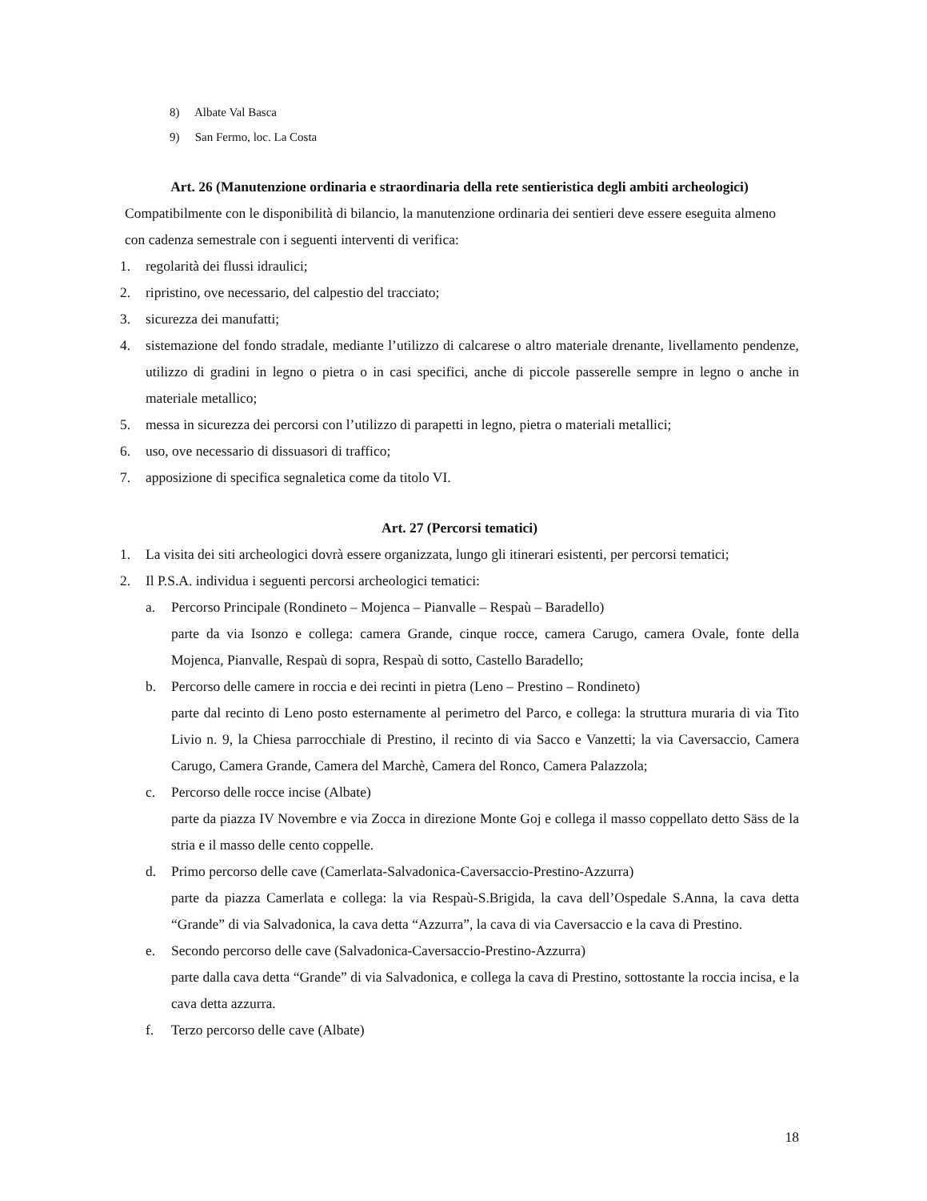8) Albate Val Basca
9) San Fermo, loc. La Costa
Art. 26 (Manutenzione ordinaria e straordinaria della rete sentieristica degli ambiti archeologici)
Compatibilmente con le disponibilità di bilancio, la manutenzione ordinaria dei sentieri deve essere eseguita almeno con cadenza semestrale con i seguenti interventi di verifica:
1. regolarità dei flussi idraulici;
2. ripristino, ove necessario, del calpestio del tracciato;
3. sicurezza dei manufatti;
4. sistemazione del fondo stradale, mediante l’utilizzo di calcarese o altro materiale drenante, livellamento pendenze, utilizzo di gradini in legno o pietra o in casi specifici, anche di piccole passerelle sempre in legno o anche in materiale metallico;
5. messa in sicurezza dei percorsi con l’utilizzo di parapetti in legno, pietra o materiali metallici;
6. uso, ove necessario di dissuasori di traffico;
7. apposizione di specifica segnaletica come da titolo VI.
Art. 27 (Percorsi tematici)
1. La visita dei siti archeologici dovrà essere organizzata, lungo gli itinerari esistenti, per percorsi tematici;
2. Il P.S.A. individua i seguenti percorsi archeologici tematici:
a. Percorso Principale (Rondineto – Mojenca – Pianvalle – Respaù – Baradello)
parte da via Isonzo e collega: camera Grande, cinque rocce, camera Carugo, camera Ovale, fonte della Mojenca, Pianvalle, Respaù di sopra, Respaù di sotto, Castello Baradello;
b. Percorso delle camere in roccia e dei recinti in pietra (Leno – Prestino – Rondineto)
parte dal recinto di Leno posto esternamente al perimetro del Parco, e collega: la struttura muraria di via Tito Livio n. 9, la Chiesa parrocchiale di Prestino, il recinto di via Sacco e Vanzetti; la via Caversaccio, Camera Carugo, Camera Grande, Camera del Marchè, Camera del Ronco, Camera Palazzola;
c. Percorso delle rocce incise (Albate)
parte da piazza IV Novembre e via Zocca in direzione Monte Goj e collega il masso coppellato detto Säss de la stria e il masso delle cento coppelle.
d. Primo percorso delle cave (Camerlata-Salvadonica-Caversaccio-Prestino-Azzurra)
parte da piazza Camerlata e collega: la via Respaù-S.Brigida, la cava dell’Ospedale S.Anna, la cava detta “Grande” di via Salvadonica, la cava detta “Azzurra”, la cava di via Caversaccio e la cava di Prestino.
e. Secondo percorso delle cave (Salvadonica-Caversaccio-Prestino-Azzurra)
parte dalla cava detta “Grande” di via Salvadonica, e collega la cava di Prestino, sottostante la roccia incisa, e la cava detta azzurra.
f. Terzo percorso delle cave (Albate)
18